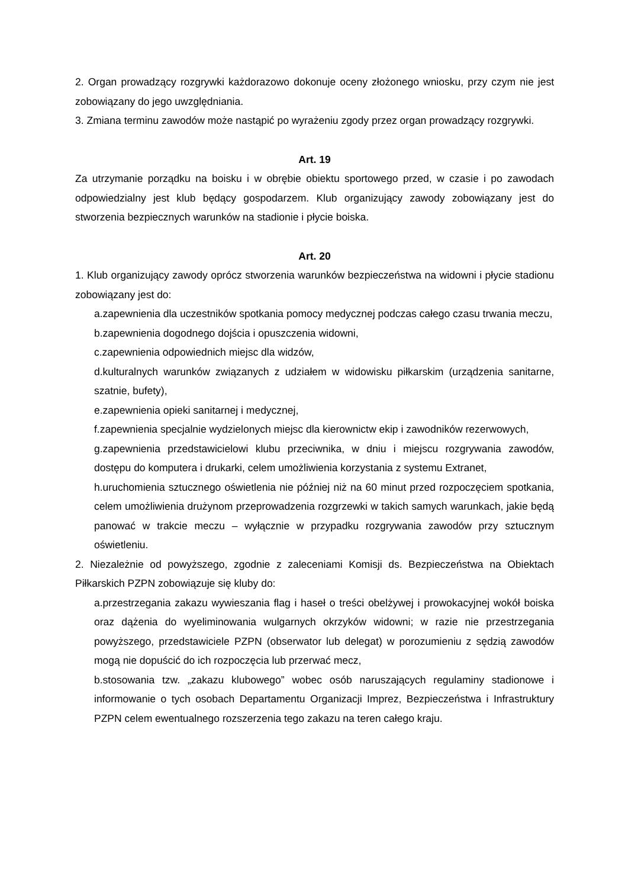2. Organ prowadzący rozgrywki każdorazowo dokonuje oceny złożonego wniosku, przy czym nie jest zobowiązany do jego uwzględniania.
3. Zmiana terminu zawodów może nastąpić po wyrażeniu zgody przez organ prowadzący rozgrywki.
Art. 19
Za utrzymanie porządku na boisku i w obrębie obiektu sportowego przed, w czasie i po zawodach odpowiedzialny jest klub będący gospodarzem. Klub organizujący zawody zobowiązany jest do stworzenia bezpiecznych warunków na stadionie i płycie boiska.
Art. 20
1. Klub organizujący zawody oprócz stworzenia warunków bezpieczeństwa na widowni i płycie stadionu zobowiązany jest do:
a.zapewnienia dla uczestników spotkania pomocy medycznej podczas całego czasu trwania meczu,
b.zapewnienia dogodnego dojścia i opuszczenia widowni,
c.zapewnienia odpowiednich miejsc dla widzów,
d.kulturalnych warunków związanych z udziałem w widowisku piłkarskim (urządzenia sanitarne, szatnie, bufety),
e.zapewnienia opieki sanitarnej i medycznej,
f.zapewnienia specjalnie wydzielonych miejsc dla kierownictw ekip i zawodników rezerwowych,
g.zapewnienia przedstawicielowi klubu przeciwnika, w dniu i miejscu rozgrywania zawodów, dostępu do komputera i drukarki, celem umożliwienia korzystania z systemu Extranet,
h.uruchomienia sztucznego oświetlenia nie później niż na 60 minut przed rozpoczęciem spotkania, celem umożliwienia drużynom przeprowadzenia rozgrzewki w takich samych warunkach, jakie będą panować w trakcie meczu – wyłącznie w przypadku rozgrywania zawodów przy sztucznym oświetleniu.
2. Niezależnie od powyższego, zgodnie z zaleceniami Komisji ds. Bezpieczeństwa na Obiektach Piłkarskich PZPN zobowiązuje się kluby do:
a.przestrzegania zakazu wywieszania flag i haseł o treści obelżywej i prowokacyjnej wokół boiska oraz dążenia do wyeliminowania wulgarnych okrzyków widowni; w razie nie przestrzegania powyższego, przedstawiciele PZPN (obserwator lub delegat) w porozumieniu z sędzią zawodów mogą nie dopuścić do ich rozpoczęcia lub przerwać mecz,
b.stosowania tzw. „zakazu klubowego” wobec osób naruszających regulaminy stadionowe i informowanie o tych osobach Departamentu Organizacji Imprez, Bezpieczeństwa i Infrastruktury PZPN celem ewentualnego rozszerzenia tego zakazu na teren całego kraju.